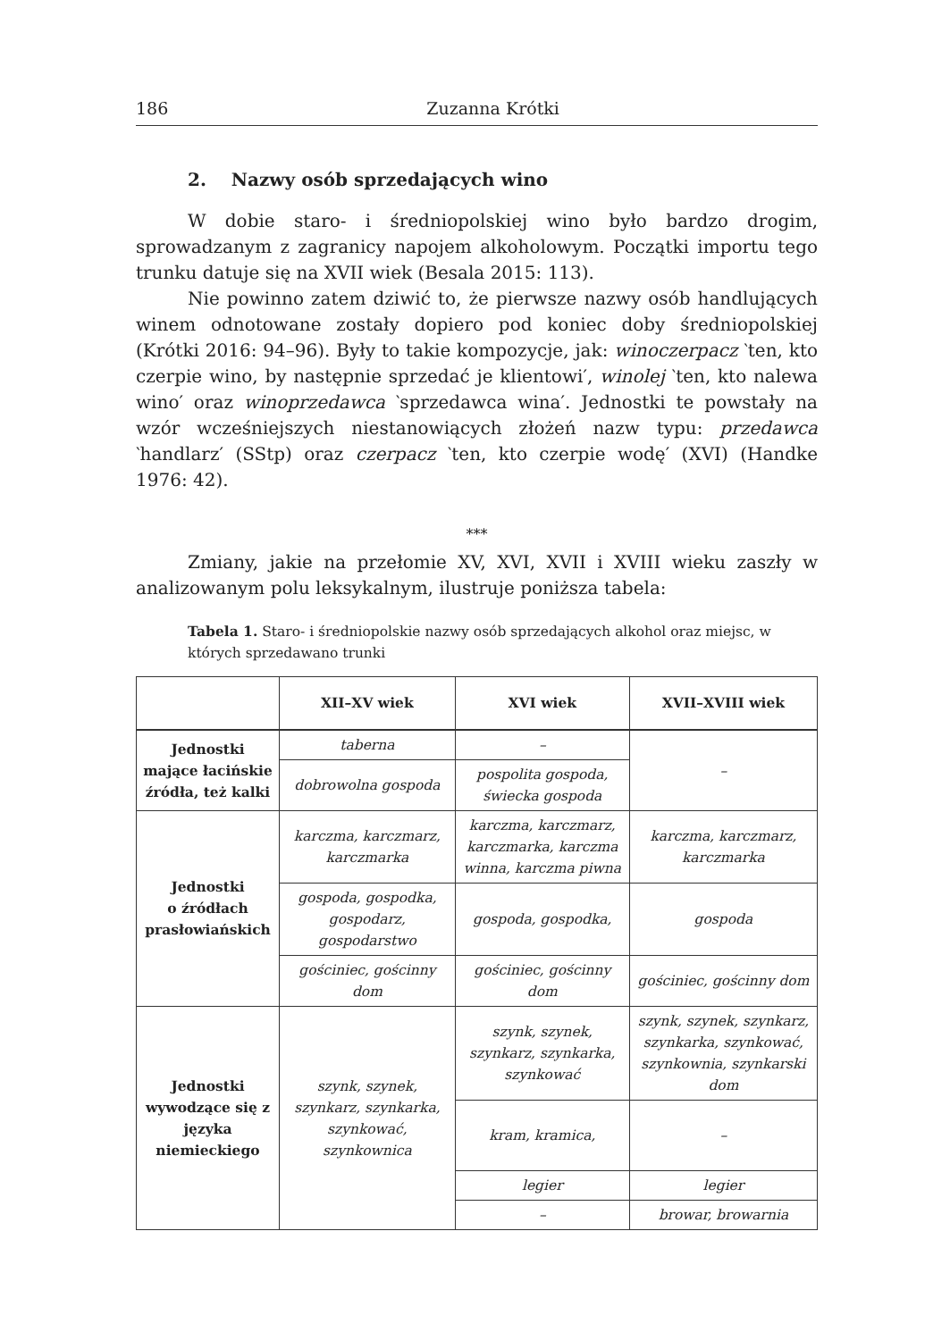186 Zuzanna Krótki
2. Nazwy osób sprzedających wino
W dobie staro- i średniopolskiej wino było bardzo drogim, sprowadzanym z zagranicy napojem alkoholowym. Początki importu tego trunku datuje się na XVII wiek (Besala 2015: 113).
Nie powinno zatem dziwić to, że pierwsze nazwy osób handlujących winem odnotowane zostały dopiero pod koniec doby średniopolskiej (Krótki 2016: 94–96). Były to takie kompozycje, jak: winoczerpacz ‵ten, kto czerpie wino, by następnie sprzedać je klientowi′, winolej ‵ten, kto nalewa wino′ oraz winoprzedawca ‵sprzedawca wina′. Jednostki te powstały na wzór wcześniejszych niestanowiących złożeń nazw typu: przedawca ‵handlarz′ (SStp) oraz czerpacz ‵ten, kto czerpie wodę′ (XVI) (Handke 1976: 42).
***
Zmiany, jakie na przełomie XV, XVI, XVII i XVIII wieku zaszły w analizowanym polu leksykalnym, ilustruje poniższa tabela:
Tabela 1. Staro- i średniopolskie nazwy osób sprzedających alkohol oraz miejsc, w których sprzedawano trunki
| | XII–XV wiek | XVI wiek | XVII–XVIII wiek |
| --- | --- | --- | --- |
| Jednostki mające łacińskie źródła, też kalki | taberna | – | – |
| | dobrowolna gospoda | pospolita gospoda, świecka gospoda | |
| Jednostki o źródłach prasłowiańskich | karczma, karczmarz, karczmarka | karczma, karczmarz, karczmarka, karczma winna, karczma piwna | karczma, karczmarz, karczmarka |
| | gospoda, gospodka, gospodarz, gospodarstwo | gospoda, gospodka, | gospoda |
| | gościniec, gościnny dom | gościniec, gościnny dom | gościniec, gościnny dom |
| Jednostki wywodzące się z języka niemieckiego | szynk, szynek, szynkarz, szynkarka, szynkować, szynkownica | szynk, szynek, szynkarz, szynkarka, szynkować | szynk, szynek, szynkarz, szynkarka, szynkować, szynkownia, szynkarski dom |
| | | kram, kramica, | – |
| | | legier | legier |
| | | – | browar, browarnia |